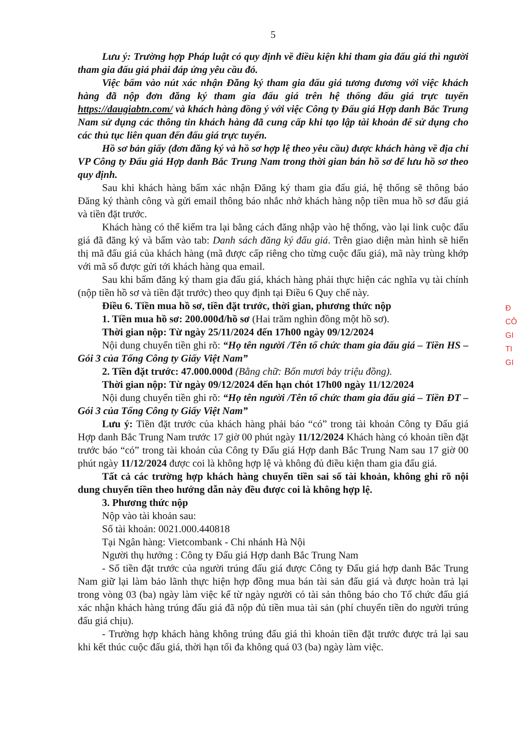5
Lưu ý: Trường hợp Pháp luật có quy định về điều kiện khi tham gia đấu giá thì người tham gia đấu giá phải đáp ứng yêu cầu đó.
Việc bấm vào nút xác nhận Đăng ký tham gia đấu giá tương đương với việc khách hàng đã nộp đơn đăng ký tham gia đấu giá trên hệ thống đấu giá trực tuyến https://daugiabtn.com/ và khách hàng đồng ý với việc Công ty Đấu giá Hợp danh Bắc Trung Nam sử dụng các thông tin khách hàng đã cung cấp khi tạo lập tài khoản để sử dụng cho các thủ tục liên quan đến đấu giá trực tuyến.
Hồ sơ bản giấy (đơn đăng ký và hồ sơ hợp lệ theo yêu cầu) được khách hàng về địa chỉ VP Công ty Đấu giá Hợp danh Bắc Trung Nam trong thời gian bán hồ sơ để lưu hồ sơ theo quy định.
Sau khi khách hàng bấm xác nhận Đăng ký tham gia đấu giá, hệ thống sẽ thông báo Đăng ký thành công và gửi email thông báo nhắc nhở khách hàng nộp tiền mua hồ sơ đấu giá và tiền đặt trước.
Khách hàng có thể kiểm tra lại bằng cách đăng nhập vào hệ thống, vào lại link cuộc đấu giá đã đăng ký và bấm vào tab: Danh sách đăng ký đấu giá. Trên giao diện màn hình sẽ hiển thị mã đấu giá của khách hàng (mã được cấp riêng cho từng cuộc đấu giá), mã này trùng khớp với mã số được gửi tới khách hàng qua email.
Sau khi bấm đăng ký tham gia đấu giá, khách hàng phải thực hiện các nghĩa vụ tài chính (nộp tiền hồ sơ và tiền đặt trước) theo quy định tại Điều 6 Quy chế này.
Điều 6. Tiền mua hồ sơ, tiền đặt trước, thời gian, phương thức nộp
1. Tiền mua hồ sơ: 200.000đ/hồ sơ (Hai trăm nghìn đồng một hồ sơ).
Thời gian nộp: Từ ngày 25/11/2024 đến 17h00 ngày 09/12/2024
Nội dung chuyển tiền ghi rõ: “Họ tên người /Tên tổ chức tham gia đấu giá – Tiền HS – Gói 3 của Tổng Công ty Giấy Việt Nam”
2. Tiền đặt trước: 47.000.000đ (Bằng chữ: Bốn mươi bảy triệu đồng).
Thời gian nộp: Từ ngày 09/12/2024 đến hạn chót 17h00 ngày 11/12/2024
Nội dung chuyển tiền ghi rõ: “Họ tên người /Tên tổ chức tham gia đấu giá – Tiền ĐT – Gói 3 của Tổng Công ty Giấy Việt Nam”
Lưu ý: Tiền đặt trước của khách hàng phải báo “có” trong tài khoản Công ty Đấu giá Hợp danh Bắc Trung Nam trước 17 giờ 00 phút ngày 11/12/2024 Khách hàng có khoản tiền đặt trước báo “có” trong tài khoản của Công ty Đấu giá Hợp danh Bắc Trung Nam sau 17 giờ 00 phút ngày 11/12/2024 được coi là không hợp lệ và không đủ điều kiện tham gia đấu giá.
Tất cả các trường hợp khách hàng chuyển tiền sai số tài khoản, không ghi rõ nội dung chuyển tiền theo hướng dẫn này đều được coi là không hợp lệ.
3. Phương thức nộp
Nộp vào tài khoản sau:
Số tài khoản: 0021.000.440818
Tại Ngân hàng: Vietcombank - Chi nhánh Hà Nội
Người thụ hưởng : Công ty Đấu giá Hợp danh Bắc Trung Nam
- Số tiền đặt trước của người trúng đấu giá được Công ty Đấu giá hợp danh Bắc Trung Nam giữ lại làm bảo lãnh thực hiện hợp đồng mua bán tài sản đấu giá và được hoàn trả lại trong vòng 03 (ba) ngày làm việc kể từ ngày người có tài sản thông báo cho Tổ chức đấu giá xác nhận khách hàng trúng đấu giá đã nộp đủ tiền mua tài sản (phí chuyển tiền do người trúng đấu giá chịu).
- Trường hợp khách hàng không trúng đấu giá thì khoản tiền đặt trước được trả lại sau khi kết thúc cuộc đấu giá, thời hạn tối đa không quá 03 (ba) ngày làm việc.
Đ
CÔ
GI
TI
GI